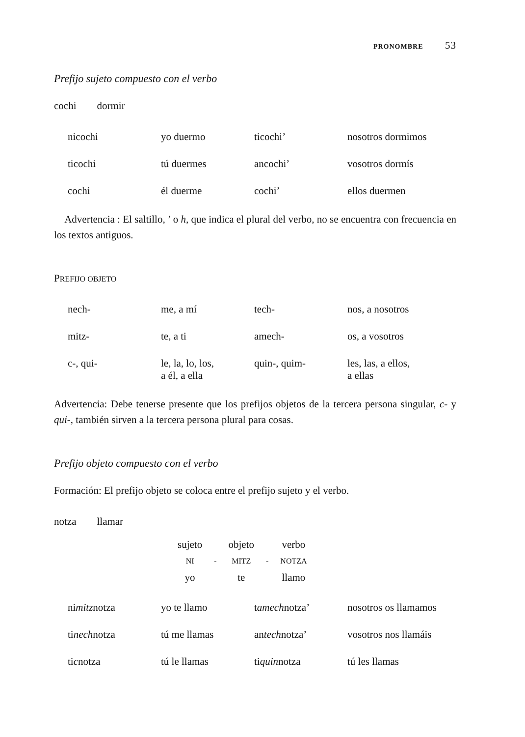PRONOMBRE 53
Prefijo sujeto compuesto con el verbo
cochi dormir
| nicochi | yo duermo | ticochi’ | nosotros dormimos |
| ticochi | tú duermes | ancochi’ | vosotros dormís |
| cochi | él duerme | cochi’ | ellos duermen |
Advertencia : El saltillo, ’ o h, que indica el plural del verbo, no se encuentra con frecuencia en los textos antiguos.
PREFIJO OBJETO
| nech- | me, a mí | tech- | nos, a nosotros |
| mitz- | te, a ti | amech- | os, a vosotros |
| c-, qui- | le, la, lo, los, a él, a ella | quin-, quim- | les, las, a ellos, a ellas |
Advertencia: Debe tenerse presente que los prefijos objetos de la tercera persona singular, c- y qui-, también sirven a la tercera persona plural para cosas.
Prefijo objeto compuesto con el verbo
Formación: El prefijo objeto se coloca entre el prefijo sujeto y el verbo.
notza llamar
| sujeto | | objeto | | verbo |
| NI | - | MITZ | - | NOTZA |
| yo | | te | | llamo |
| ni mitz notza | yo te llamo | t amech notza’ | nosotros os llamamos |
| ti nech notza | tú me llamas | an tech notza’ | vosotros nos llamáis |
| ti c notza | tú le llamas | ti quin notza | tú les llamas |